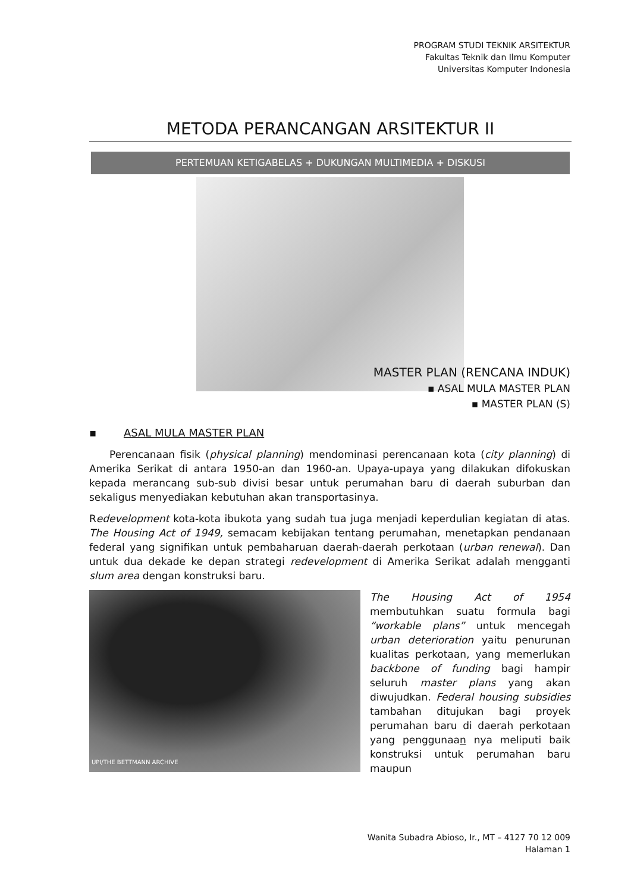PROGRAM STUDI TEKNIK ARSITEKTUR
Fakultas Teknik dan Ilmu Komputer
Universitas Komputer Indonesia
METODA PERANCANGAN ARSITEKTUR II
PERTEMUAN KETIGABELAS + DUKUNGAN MULTIMEDIA + DISKUSI
MASTER PLAN (RENCANA INDUK)
▪ ASAL MULA MASTER PLAN
▪ MASTER PLAN (S)
▪ ASAL MULA MASTER PLAN
  Perencanaan fisik (physical planning) mendominasi perencanaan kota (city planning) di Amerika Serikat di antara 1950-an dan 1960-an. Upaya-upaya yang dilakukan difokuskan kepada merancang sub-sub divisi besar untuk perumahan baru di daerah suburban dan sekaligus menyediakan kebutuhan akan transportasinya.
Redevelopment kota-kota ibukota yang sudah tua juga menjadi keperdulian kegiatan di atas. The Housing Act of 1949, semacam kebijakan tentang perumahan, menetapkan pendanaan federal yang signifikan untuk pembaharuan daerah-daerah perkotaan (urban renewal). Dan untuk dua dekade ke depan strategi redevelopment di Amerika Serikat adalah mengganti slum area dengan konstruksi baru.
UPI/THE BETTMANN ARCHIVE
The Housing Act of 1954 membutuhkan suatu formula bagi “workable plans” untuk mencegah urban deterioration yaitu penurunan kualitas perkotaan, yang memerlukan backbone of funding bagi hampir seluruh master plans yang akan diwujudkan. Federal housing subsidies tambahan ditujukan bagi proyek perumahan baru di daerah perkotaan yang penggunaan nya meliputi baik konstruksi untuk perumahan baru maupun
Wanita Subadra Abioso, Ir., MT – 4127 70 12 009
Halaman 1